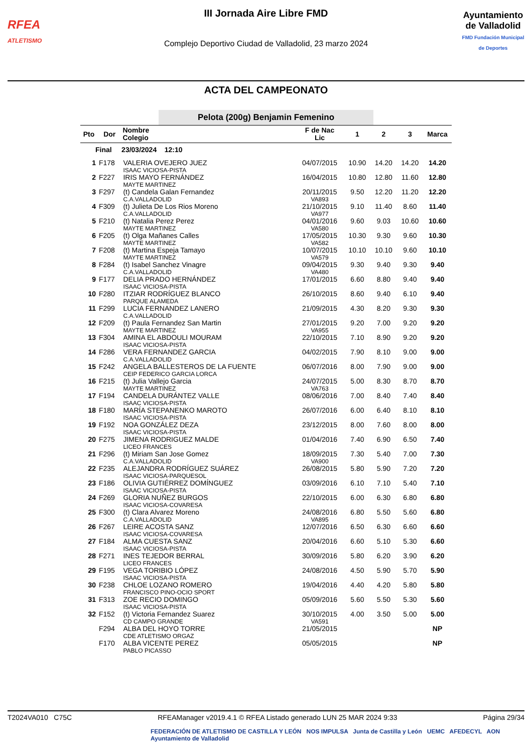RFEA
ATLETISMO
III Jornada Aire Libre FMD
Complejo Deportivo Ciudad de Valladolid, 23 marzo 2024
Ayuntamiento
de Valladolid
FMD Fundación Municipal de Deportes
ACTA DEL CAMPEONATO
Pelota (200g) Benjamin Femenino
| Pto | Dor | Nombre Colegio | F de Nac Lic | 1 | 2 | 3 | Marca |
| --- | --- | --- | --- | --- | --- | --- | --- |
| Final 23/03/2024 12:10 | | | | | | | |
| 1 | F178 | VALERIA OVEJERO JUEZ ISAAC VICIOSA-PISTA | 04/07/2015 | 10.90 | 14.20 | 14.20 | 14.20 |
| 2 | F227 | IRIS MAYO FERNÁNDEZ MAYTE MARTINEZ | 16/04/2015 | 10.80 | 12.80 | 11.60 | 12.80 |
| 3 | F297 | (t) Candela Galan Fernandez C.A.VALLADOLID | 20/11/2015 VA893 | 9.50 | 12.20 | 11.20 | 12.20 |
| 4 | F309 | (t) Julieta De Los Rios Moreno C.A.VALLADOLID | 21/10/2015 VA977 | 9.10 | 11.40 | 8.60 | 11.40 |
| 5 | F210 | (t) Natalia Perez Perez MAYTE MARTINEZ | 04/01/2016 VA580 | 9.60 | 9.03 | 10.60 | 10.60 |
| 6 | F205 | (t) Olga Mañanes Calles MAYTE MARTINEZ | 17/05/2015 VA582 | 10.30 | 9.30 | 9.60 | 10.30 |
| 7 | F208 | (t) Martina Espeja Tamayo MAYTE MARTINEZ | 10/07/2015 VA579 | 10.10 | 10.10 | 9.60 | 10.10 |
| 8 | F284 | (t) Isabel Sanchez Vinagre C.A.VALLADOLID | 09/04/2015 VA480 | 9.30 | 9.40 | 9.30 | 9.40 |
| 9 | F177 | DELIA PRADO HERNÁNDEZ ISAAC VICIOSA-PISTA | 17/01/2015 | 6.60 | 8.80 | 9.40 | 9.40 |
| 10 | F280 | ITZIAR RODRÍGUEZ BLANCO PARQUE ALAMEDA | 26/10/2015 | 8.60 | 9.40 | 6.10 | 9.40 |
| 11 | F299 | LUCIA FERNANDEZ LANERO C.A.VALLADOLID | 21/09/2015 | 4.30 | 8.20 | 9.30 | 9.30 |
| 12 | F209 | (t) Paula Fernandez San Martin MAYTE MARTINEZ | 27/01/2015 VA955 | 9.20 | 7.00 | 9.20 | 9.20 |
| 13 | F304 | AMINA EL ABDOULI MOURAM ISAAC VICIOSA-PISTA | 22/10/2015 | 7.10 | 8.90 | 9.20 | 9.20 |
| 14 | F286 | VERA FERNANDEZ GARCIA C.A.VALLADOLID | 04/02/2015 | 7.90 | 8.10 | 9.00 | 9.00 |
| 15 | F242 | ANGELA BALLESTEROS DE LA FUENTE CEIP FEDERICO GARCIA LORCA | 06/07/2016 | 8.00 | 7.90 | 9.00 | 9.00 |
| 16 | F215 | (t) Julia Vallejo Garcia MAYTE MARTINEZ | 24/07/2015 VA763 | 5.00 | 8.30 | 8.70 | 8.70 |
| 17 | F194 | CANDELA DURÁNTEZ VALLE ISAAC VICIOSA-PISTA | 08/06/2016 | 7.00 | 8.40 | 7.40 | 8.40 |
| 18 | F180 | MARÍA STEPANENKO MAROTO ISAAC VICIOSA-PISTA | 26/07/2016 | 6.00 | 6.40 | 8.10 | 8.10 |
| 19 | F192 | NOA GONZÁLEZ DEZA ISAAC VICIOSA-PISTA | 23/12/2015 | 8.00 | 7.60 | 8.00 | 8.00 |
| 20 | F275 | JIMENA RODRIGUEZ MALDE LICEO FRANCES | 01/04/2016 | 7.40 | 6.90 | 6.50 | 7.40 |
| 21 | F296 | (t) Miriam San Jose Gomez C.A.VALLADOLID | 18/09/2015 VA900 | 7.30 | 5.40 | 7.00 | 7.30 |
| 22 | F235 | ALEJANDRA RODRÍGUEZ SUÁREZ ISAAC VICIOSA-PARQUESOL | 26/08/2015 | 5.80 | 5.90 | 7.20 | 7.20 |
| 23 | F186 | OLIVIA GUTIÉRREZ DOMÍNGUEZ ISAAC VICIOSA-PISTA | 03/09/2016 | 6.10 | 7.10 | 5.40 | 7.10 |
| 24 | F269 | GLORIA NUÑEZ BURGOS ISAAC VICIOSA-COVARESA | 22/10/2015 | 6.00 | 6.30 | 6.80 | 6.80 |
| 25 | F300 | (t) Clara Alvarez Moreno C.A.VALLADOLID | 24/08/2016 VA895 | 6.80 | 5.50 | 5.60 | 6.80 |
| 26 | F267 | LEIRE ACOSTA SANZ ISAAC VICIOSA-COVARESA | 12/07/2016 | 6.50 | 6.30 | 6.60 | 6.60 |
| 27 | F184 | ALMA CUESTA SANZ ISAAC VICIOSA-PISTA | 20/04/2016 | 6.60 | 5.10 | 5.30 | 6.60 |
| 28 | F271 | INES TEJEDOR BERRAL LICEO FRANCES | 30/09/2016 | 5.80 | 6.20 | 3.90 | 6.20 |
| 29 | F195 | VEGA TORIBIO LÓPEZ ISAAC VICIOSA-PISTA | 24/08/2016 | 4.50 | 5.90 | 5.70 | 5.90 |
| 30 | F238 | CHLOE LOZANO ROMERO FRANCISCO PINO-OCIO SPORT | 19/04/2016 | 4.40 | 4.20 | 5.80 | 5.80 |
| 31 | F313 | ZOE RECIO DOMINGO ISAAC VICIOSA-PISTA | 05/09/2016 | 5.60 | 5.50 | 5.30 | 5.60 |
| 32 | F152 | (t) Victoria Fernandez Suarez CD CAMPO GRANDE | 30/10/2015 VA591 | 4.00 | 3.50 | 5.00 | 5.00 |
| | F294 | ALBA DEL HOYO TORRE CDE ATLETISMO ORGAZ | 21/05/2015 | | | | NP |
| | F170 | ALBA VICENTE PEREZ PABLO PICASSO | 05/05/2015 | | | | NP |
T2024VA010 C75C RFEAManager v2019.4.1 © RFEA Listado generado LUN 25 MAR 2024 9:33 Página 29/34
FEDERACIÓN DE ATLETISMO DE CASTILLA Y LEÓN NOS IMPULSA Junta de Castilla y León UEMC AFEDECYL AON Ayuntamiento de Valladolid